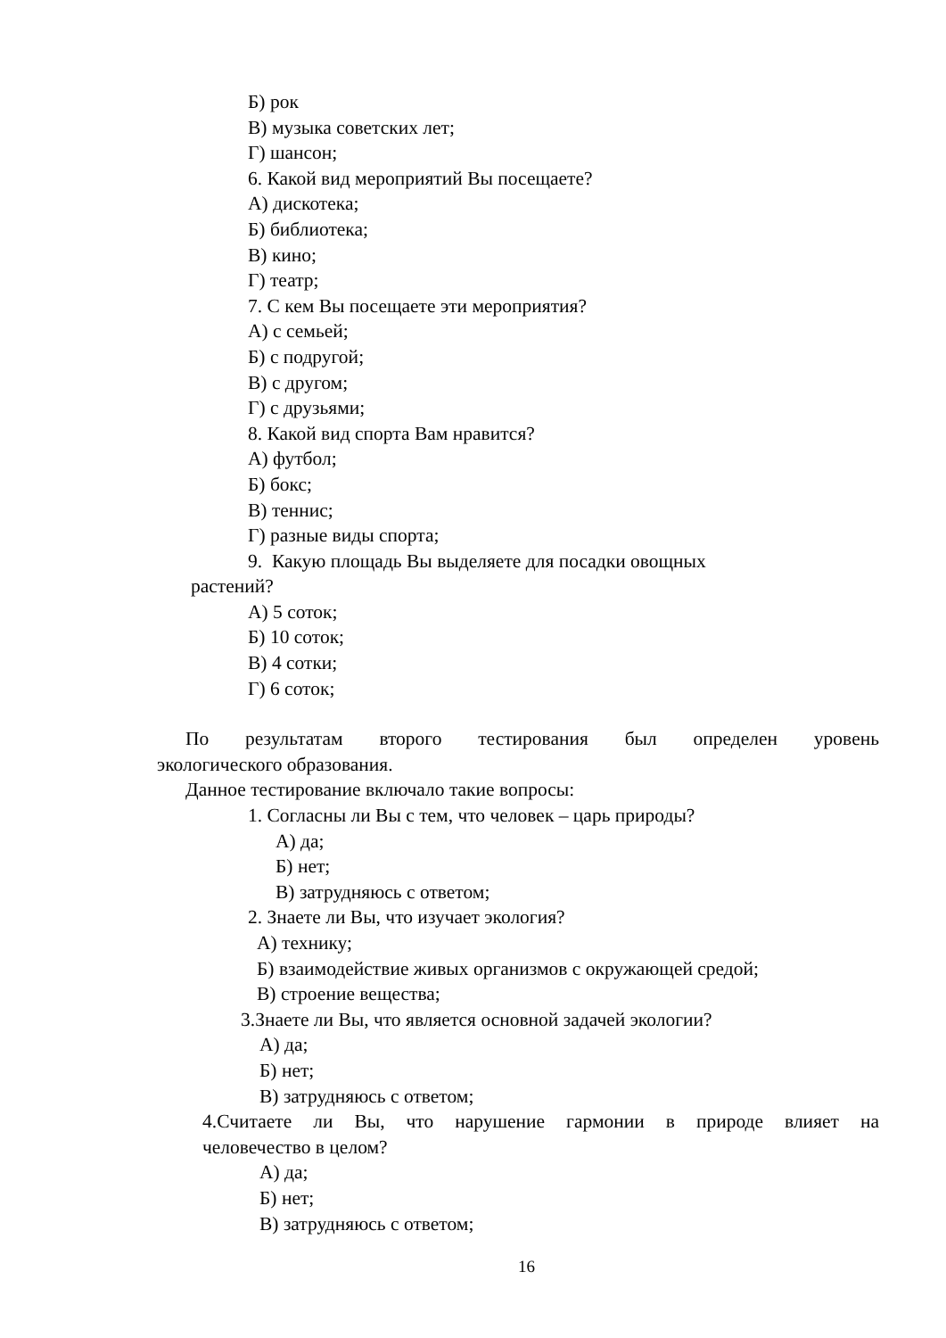Б) рок
В) музыка советских лет;
Г) шансон;
6. Какой вид мероприятий Вы посещаете?
А) дискотека;
Б) библиотека;
В) кино;
Г) театр;
7. С кем Вы посещаете эти мероприятия?
А) с семьей;
Б) с подругой;
В) с другом;
Г) с друзьями;
8. Какой вид спорта Вам нравится?
А) футбол;
Б) бокс;
В) теннис;
Г) разные виды спорта;
9. Какую площадь Вы выделяете для посадки овощных
растений?
А) 5 соток;
Б) 10 соток;
В) 4 сотки;
Г) 6 соток;
По результатам второго тестирования был определен уровень
экологического образования.
Данное тестирование включало такие вопросы:
1. Согласны ли Вы с тем, что человек – царь природы?
А) да;
Б) нет;
В) затрудняюсь с ответом;
2. Знаете ли Вы, что изучает экология?
А) технику;
Б) взаимодействие живых организмов с окружающей средой;
В) строение вещества;
3.Знаете ли Вы, что является основной задачей экологии?
А) да;
Б) нет;
В) затрудняюсь с ответом;
4.Считаете ли Вы, что нарушение гармонии в природе влияет на
человечество в целом?
А) да;
Б) нет;
В) затрудняюсь с ответом;
16